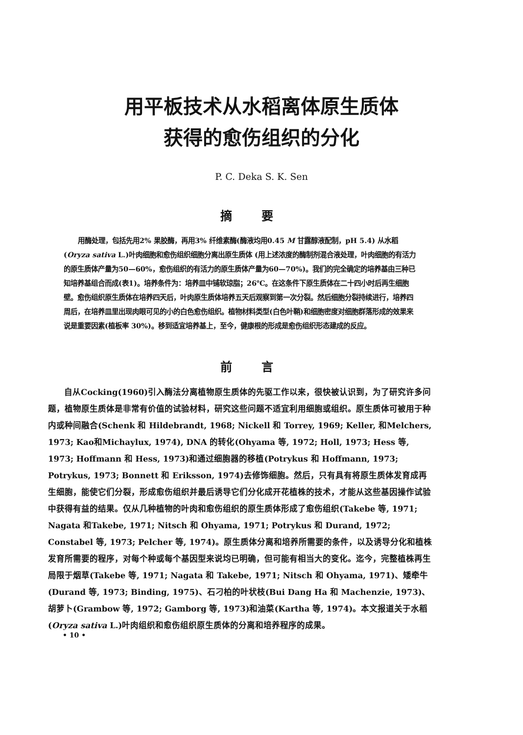用平板技术从水稻离体原生质体
获得的愈伤组织的分化
P. C. Deka S. K. Sen
摘要
用酶处理，包括先用2% 果胶酶，再用3% 纤维素酶(酶液均用0.45 M 甘露醇液配制，pH 5.4) 从水稻 (Oryza sativa L.)叶肉细胞和愈伤组织细胞分离出原生质体 (用上述浓度的酶制剂混合液处理，叶肉细胞的有活力的原生质体产量为50—60%，愈伤组织的有活力的原生质体产量为60—70%)。我们的完全确定的培养基由三种已知培养基组合而成(表1)。培养条件为：培养皿中铺软琼脂；26℃。在这条件下原生质体在二十四小时后再生细胞壁。愈伤组织原生质体在培养四天后，叶肉原生质体培养五天后观察到第一次分裂。然后细胞分裂持续进行，培养四周后，在培养皿里出现肉眼可见的小的白色愈伤组织。植物材料类型(白色叶鞘)和细胞密度对细胞群落形成的效果来说是重要因素(植板率 30%)。移到适宜培养基上，至今，健康根的形成是愈伤组织形态建成的反应。
前言
自从Cocking(1960)引入酶法分离植物原生质体的先驱工作以来，很快被认识到，为了研究许多问题，植物原生质体是非常有价值的试验材料，研究这些问题不适宜利用细胞或组织。原生质体可被用于种内或种间融合(Schenk 和 Hildebrandt, 1968; Nickell 和 Torrey, 1969; Keller, 和Melchers, 1973; Kao和Michaylux, 1974), DNA 的转化(Ohyama 等, 1972; Holl, 1973; Hess 等, 1973; Hoffmann 和 Hess, 1973)和通过细胞器的移植(Potrykus 和 Hoffmann, 1973; Potrykus, 1973; Bonnett 和 Eriksson, 1974)去修饰细胞。然后，只有具有将原生质体发育成再生细胞，能使它们分裂，形成愈伤组织并最后诱导它们分化成开花植株的技术，才能从这些基因操作试验中获得有益的结果。仅从几种植物的叶肉和愈伤组织的原生质体形成了愈伤组织(Takebe 等, 1971; Nagata 和Takebe, 1971; Nitsch 和 Ohyama, 1971; Potrykus 和 Durand, 1972; Constabel 等, 1973; Pelcher 等, 1974)。原生质体分离和培养所需要的条件，以及诱导分化和植株发育所需要的程序，对每个种或每个基因型来说均已明确，但可能有相当大的变化。迄今，完整植株再生局限于烟草(Takebe 等, 1971; Nagata 和 Takebe, 1971; Nitsch 和 Ohyama, 1971)、矮牵牛(Durand 等, 1973; Binding, 1975)、石刁柏的叶状枝(Bui Dang Ha 和 Machenzie, 1973)、胡萝卜(Grambow 等, 1972; Gamborg 等, 1973)和油菜(Kartha 等, 1974)。本文报道关于水稻(Oryza sativa L.)叶肉组织和愈伤组织原生质体的分离和培养程序的成果。
• 10 •